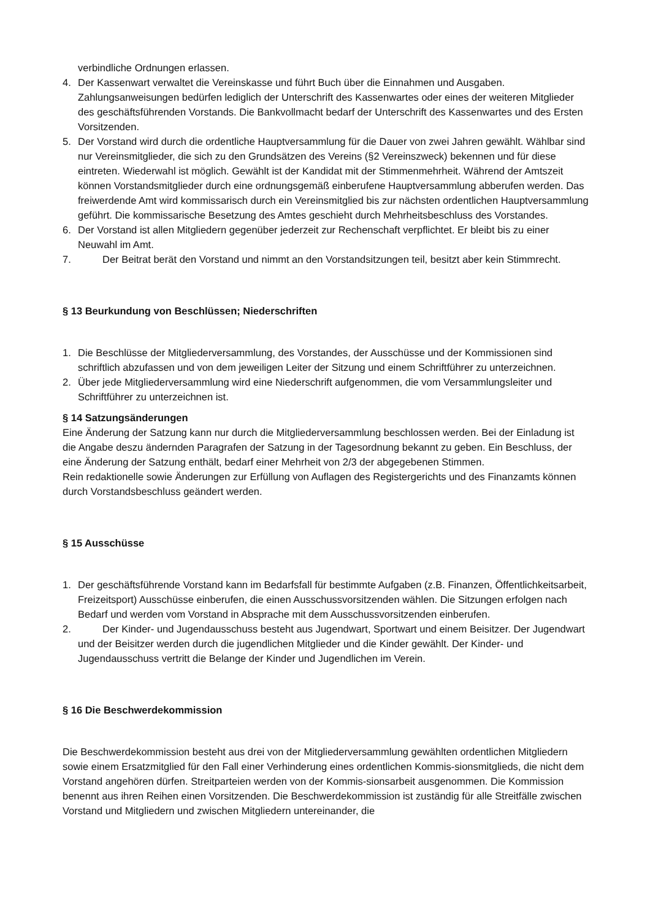verbindliche Ordnungen erlassen.
4. Der Kassenwart verwaltet die Vereinskasse und führt Buch über die Einnahmen und Ausgaben. Zahlungsanweisungen bedürfen lediglich der Unterschrift des Kassenwartes oder eines der weiteren Mitglieder des geschäftsführenden Vorstands. Die Bankvollmacht bedarf der Unterschrift des Kassenwartes und des Ersten Vorsitzenden.
5. Der Vorstand wird durch die ordentliche Hauptversammlung für die Dauer von zwei Jahren gewählt. Wählbar sind nur Vereinsmitglieder, die sich zu den Grundsätzen des Vereins (§2 Vereinszweck) bekennen und für diese eintreten. Wiederwahl ist möglich. Gewählt ist der Kandidat mit der Stimmenmehrheit. Während der Amtszeit können Vorstandsmitglieder durch eine ordnungsgemäß einberufene Hauptversammlung abberufen werden. Das freiwerdende Amt wird kommissarisch durch ein Vereinsmitglied bis zur nächsten ordentlichen Hauptversammlung geführt. Die kommissarische Besetzung des Amtes geschieht durch Mehrheitsbeschluss des Vorstandes.
6. Der Vorstand ist allen Mitgliedern gegenüber jederzeit zur Rechenschaft verpflichtet. Er bleibt bis zu einer Neuwahl im Amt.
7. Der Beitrat berät den Vorstand und nimmt an den Vorstandsitzungen teil, besitzt aber kein Stimmrecht.
§ 13 Beurkundung von Beschlüssen; Niederschriften
1. Die Beschlüsse der Mitgliederversammlung, des Vorstandes, der Ausschüsse und der Kommissionen sind schriftlich abzufassen und von dem jeweiligen Leiter der Sitzung und einem Schriftführer zu unterzeichnen.
2. Über jede Mitgliederversammlung wird eine Niederschrift aufgenommen, die vom Versammlungsleiter und Schriftführer zu unterzeichnen ist.
§ 14 Satzungsänderungen
Eine Änderung der Satzung kann nur durch die Mitgliederversammlung beschlossen werden. Bei der Einladung ist die Angabe deszu ändernden Paragrafen der Satzung in der Tagesordnung bekannt zu geben. Ein Beschluss, der eine Änderung der Satzung enthält, bedarf einer Mehrheit von 2/3 der abgegebenen Stimmen.
Rein redaktionelle sowie Änderungen zur Erfüllung von Auflagen des Registergerichts und des Finanzamts können durch Vorstandsbeschluss geändert werden.
§ 15 Ausschüsse
1. Der geschäftsführende Vorstand kann im Bedarfsfall für bestimmte Aufgaben (z.B. Finanzen, Öffentlichkeitsarbeit, Freizeitsport) Ausschüsse einberufen, die einen Ausschussvorsitzenden wählen. Die Sitzungen erfolgen nach Bedarf und werden vom Vorstand in Absprache mit dem Ausschussvorsitzenden einberufen.
2. Der Kinder- und Jugendausschuss besteht aus Jugendwart, Sportwart und einem Beisitzer. Der Jugendwart und der Beisitzer werden durch die jugendlichen Mitglieder und die Kinder gewählt. Der Kinder- und Jugendausschuss vertritt die Belange der Kinder und Jugendlichen im Verein.
§ 16 Die Beschwerdekommission
Die Beschwerdekommission besteht aus drei von der Mitgliederversammlung gewählten ordentlichen Mitgliedern sowie einem Ersatzmitglied für den Fall einer Verhinderung eines ordentlichen Kommis-sionsmitglieds, die nicht dem Vorstand angehören dürfen. Streitparteien werden von der Kommis-sionsarbeit ausgenommen. Die Kommission benennt aus ihren Reihen einen Vorsitzenden. Die Beschwerdekommission ist zuständig für alle Streitfälle zwischen Vorstand und Mitgliedern und zwischen Mitgliedern untereinander, die